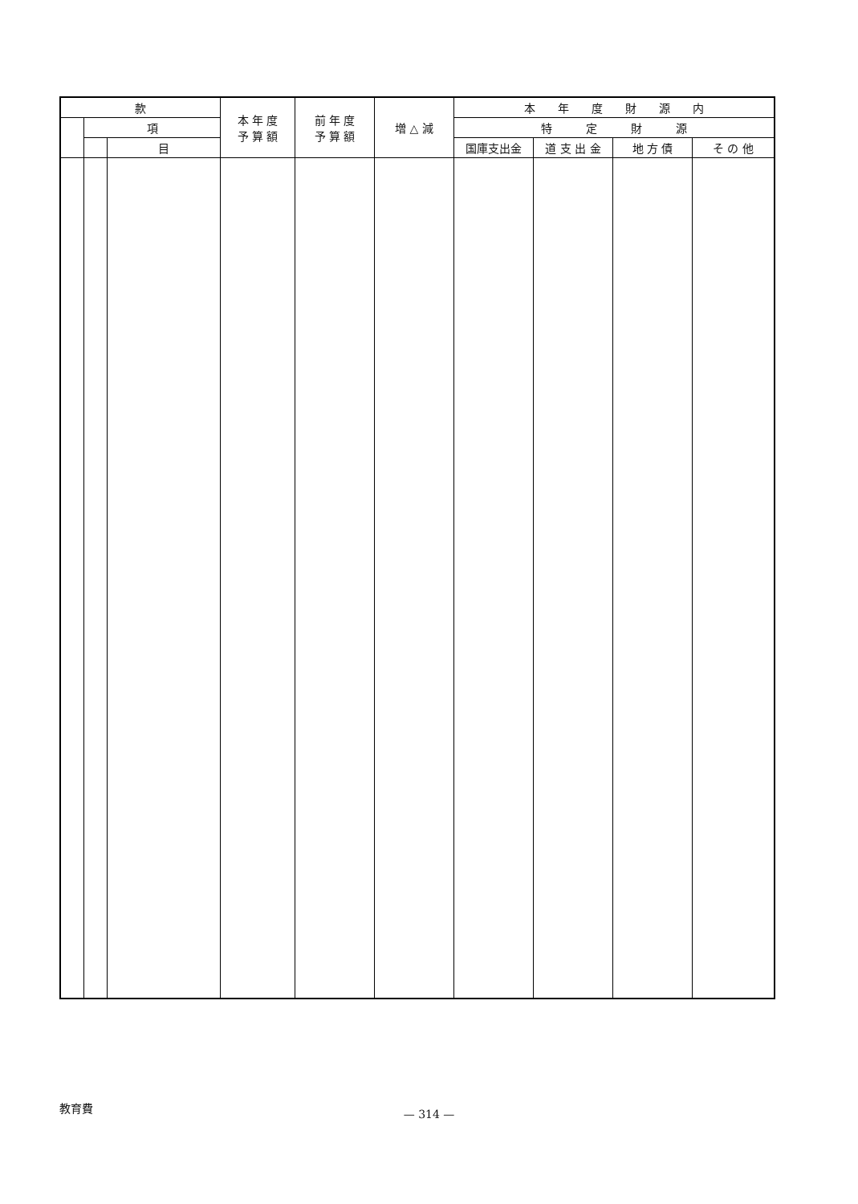| 款 | | | 本 年 度 予 算 額 | 前 年 度 予 算 額 | 増 △ 減 | 本 年 度 財 源 内 | | | |
| --- | --- | --- | --- | --- | --- | --- | --- | --- | --- |
| | 項 | | | | | 特 定 財 源 | | | |
| | | 目 | | | | 国庫支出金 | 道 支 出 金 | 地 方 債 | そ の 他 |
教育費
— 314 —